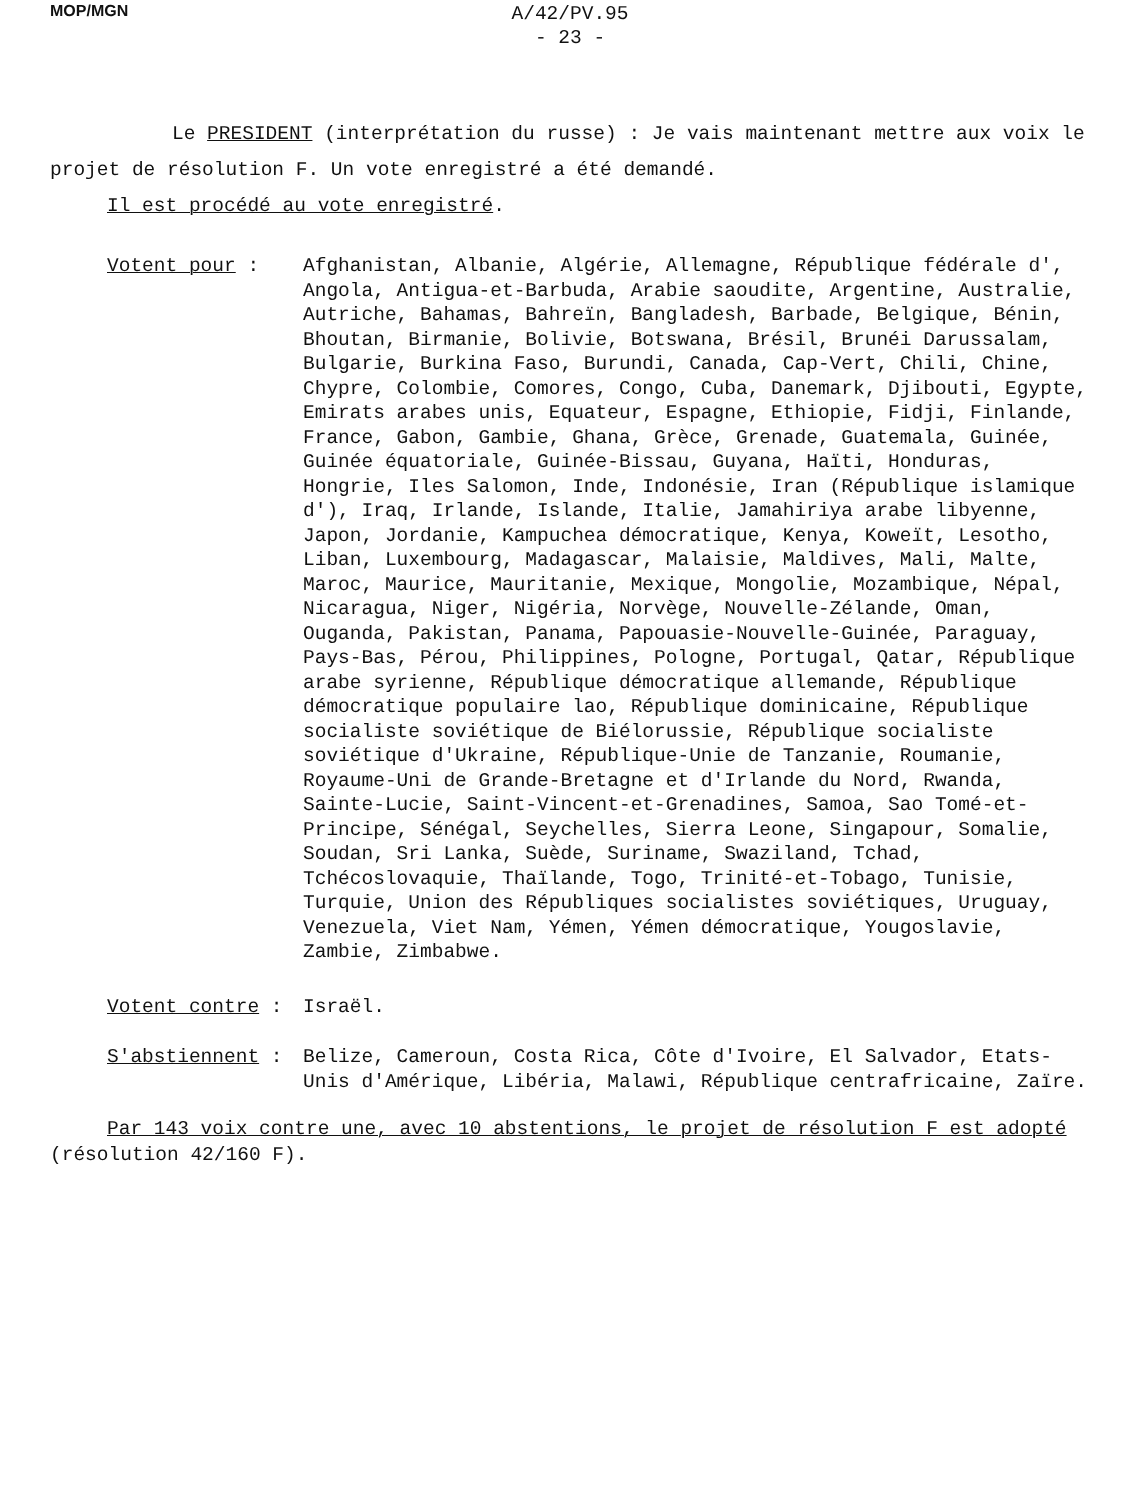MOP/MGN
A/42/PV.95
- 23 -
Le PRESIDENT (interprétation du russe) : Je vais maintenant mettre aux voix le projet de résolution F. Un vote enregistré a été demandé.
Il est procédé au vote enregistré.
Votent pour : Afghanistan, Albanie, Algérie, Allemagne, République fédérale d', Angola, Antigua-et-Barbuda, Arabie saoudite, Argentine, Australie, Autriche, Bahamas, Bahreïn, Bangladesh, Barbade, Belgique, Bénin, Bhoutan, Birmanie, Bolivie, Botswana, Brésil, Brunéi Darussalam, Bulgarie, Burkina Faso, Burundi, Canada, Cap-Vert, Chili, Chine, Chypre, Colombie, Comores, Congo, Cuba, Danemark, Djibouti, Egypte, Emirats arabes unis, Equateur, Espagne, Ethiopie, Fidji, Finlande, France, Gabon, Gambie, Ghana, Grèce, Grenade, Guatemala, Guinée, Guinée équatoriale, Guinée-Bissau, Guyana, Haïti, Honduras, Hongrie, Iles Salomon, Inde, Indonésie, Iran (République islamique d'), Iraq, Irlande, Islande, Italie, Jamahiriya arabe libyenne, Japon, Jordanie, Kampuchea démocratique, Kenya, Koweït, Lesotho, Liban, Luxembourg, Madagascar, Malaisie, Maldives, Mali, Malte, Maroc, Maurice, Mauritanie, Mexique, Mongolie, Mozambique, Népal, Nicaragua, Niger, Nigéria, Norvège, Nouvelle-Zélande, Oman, Ouganda, Pakistan, Panama, Papouasie-Nouvelle-Guinée, Paraguay, Pays-Bas, Pérou, Philippines, Pologne, Portugal, Qatar, République arabe syrienne, République démocratique allemande, République démocratique populaire lao, République dominicaine, République socialiste soviétique de Biélorussie, République socialiste soviétique d'Ukraine, République-Unie de Tanzanie, Roumanie, Royaume-Uni de Grande-Bretagne et d'Irlande du Nord, Rwanda, Sainte-Lucie, Saint-Vincent-et-Grenadines, Samoa, Sao Tomé-et-Principe, Sénégal, Seychelles, Sierra Leone, Singapour, Somalie, Soudan, Sri Lanka, Suède, Suriname, Swaziland, Tchad, Tchécoslovaquie, Thaïlande, Togo, Trinité-et-Tobago, Tunisie, Turquie, Union des Républiques socialistes soviétiques, Uruguay, Venezuela, Viet Nam, Yémen, Yémen démocratique, Yougoslavie, Zambie, Zimbabwe.
Votent contre : Israël.
S'abstiennent : Belize, Cameroun, Costa Rica, Côte d'Ivoire, El Salvador, Etats-Unis d'Amérique, Libéria, Malawi, République centrafricaine, Zaïre.
Par 143 voix contre une, avec 10 abstentions, le projet de résolution F est adopté (résolution 42/160 F).